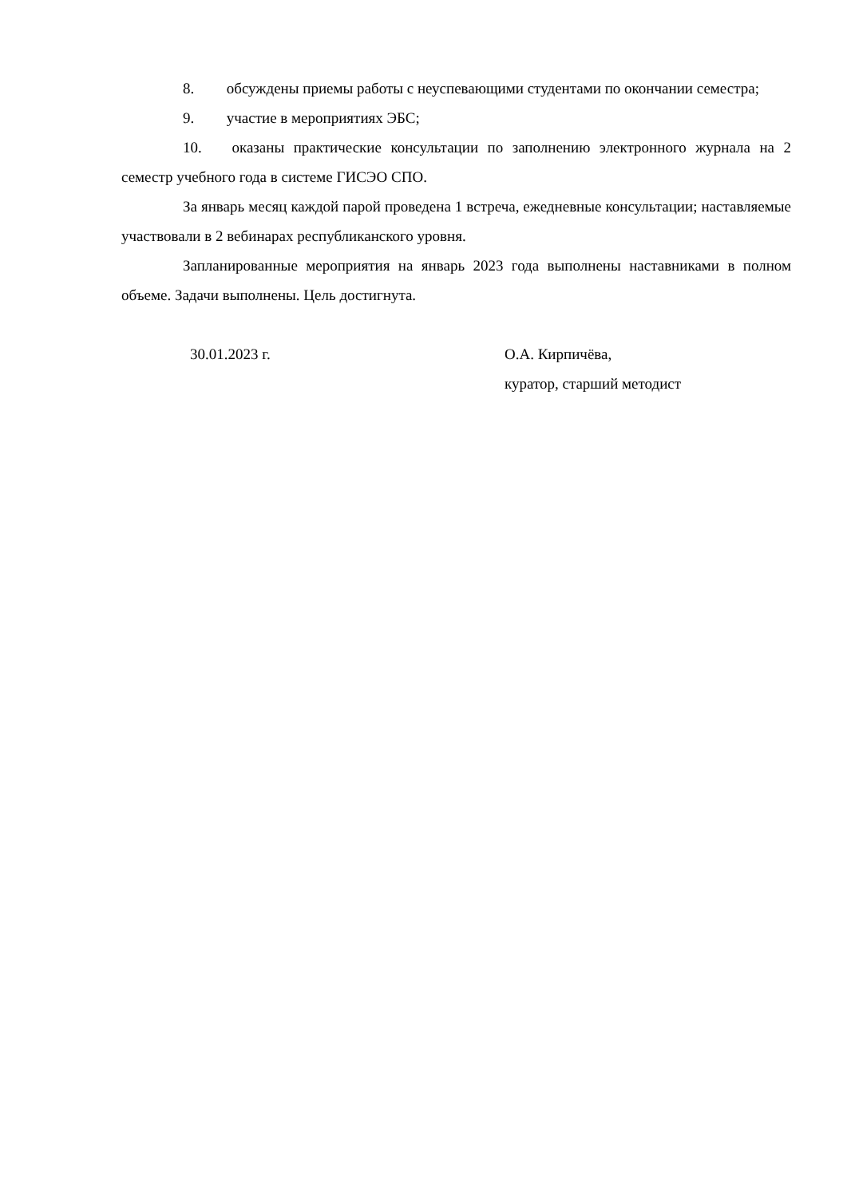8. обсуждены приемы работы с неуспевающими студентами по окончании семестра;
9. участие в мероприятиях ЭБС;
10. оказаны практические консультации по заполнению электронного журнала на 2 семестр учебного года в системе ГИСЭО СПО.
За январь месяц каждой парой проведена 1 встреча, ежедневные консультации; наставляемые участвовали в 2 вебинарах республиканского уровня.
Запланированные мероприятия на январь 2023 года выполнены наставниками в полном объеме. Задачи выполнены. Цель достигнута.
30.01.2023 г. О.А. Кирпичёва,
куратор, старший методист